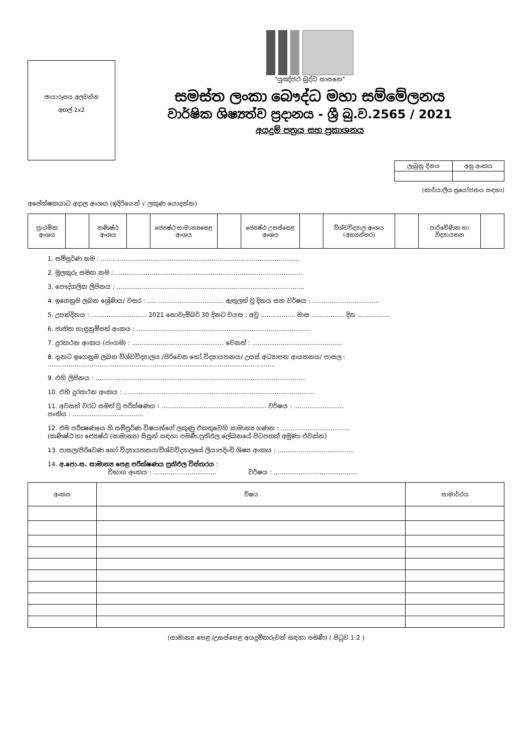ඡායාරූපය අලවන්න
අඟල් 2x2
"යුඤ්ජථ බුද්ධ සාසනෙ"
සමස්ත ලංකා බෞද්ධ මහා සම්මේලනය
වාර්ෂික ශිෂ්‍යත්ව ප්‍රදානය - ශ්‍රී බු.ව.2565 / 2021
අයදුම් පත්‍රය සහ ප්‍රකාශනය
| ලැබුනු දිනය | අනු අංකය |
| --- | --- |
(කාර්යාලීය ප්‍රයෝජනය සඳහා)
අපේක්ෂකයාට අදාල අංශය (ඉදිරියෙන් √ ලකුණ යොදන්න)
| ප්‍රාථමික අංශය | | කණිෂ්ඨ අංශය | | ජ්‍යෙෂ්ඨ සාමාන්‍යපෙළ අංශය | | ජ්‍යෙෂ්ඨ උසස්පෙළ අංශය | | විශ්වවිද්‍යාල අංශය (අභ්‍යන්තර) | | පාරිවේණික හා විද්‍යායතන | |
1. සම්පූර්ණ නම : ........................................................................................................
2. මුලකුරු සමඟ නම :...................................................................................................
3. පෞද්ගලික ලිපිනය : ..................................................................................................
4. ඉගෙනුම ලබන ශ්‍රේණිය/ වසර : ..... .................................. ඇතුලත් වූ දිනය සහ වර්ෂය : ...................................
5. උපන්දිනය : ............................. 2021 නොවැම්බර් 30 දිනට වයස : අවු .................. මාස ................. දින .................
6. ජාතික හැඳුනුම්පත් අංකය : ...........................................................................................
7. දුරකථන අංකය (ජංගම) : ................................................ වෙනත් : ...............................................
8. දැනට ඉගෙනුම ලබන විශ්වවිද්‍යාලය /පිරිවෙන හෝ විද්‍යායතනය/ උසස් අධ්‍යාපන ආයතනය/ පාසල :
.......................................................................................................................
9. එහි ලිපිනය : ..............................................................................................................
10. එහි දුරකථන අංකය : ....................................................................................................
11. අවසන් වරට සමත් වූ පරීක්ෂණය : ....................................................... වර්ෂය : ..........................
පංතිය : .....................................
12. එම පරීක්‍ෂණයෙ හි සම්පූර්ණ විෂයන්ගේ ලකුණු එකතුවෙහි සාමාන්‍ය ගණන : ....................................
(කණිෂ්ඨ හා ජ්‍යෙෂ්ඨ (සාමාන්‍ය) සිසුන් සඳහා පමණී.ප්‍රතිඵල ලේඛනයේ පිටපතක් අමුණා එවන්න)
13. පාසල/පිරිවෙණ හෝ විද්‍යායතනය/විශ්වවිද්‍යාලයේ ලියාපදිංචි ශිෂ්‍ය අංකය : ........................................
14. අ.පො.ස. සාමාන්‍ය පෙළ පරීක්ෂණය ප්‍රතිඵල විස්තරය :
විභාග අංකය : ................................. වර්ෂය : ............................................
| අංකය | විෂය | සාමාර්ථය |
| --- | --- | --- |
(සාමාන්‍ය පෙළ /උසස්පෙළ අයදුම්කරුවන් සඳහා පමණී) ( පිටුව 1-2 )